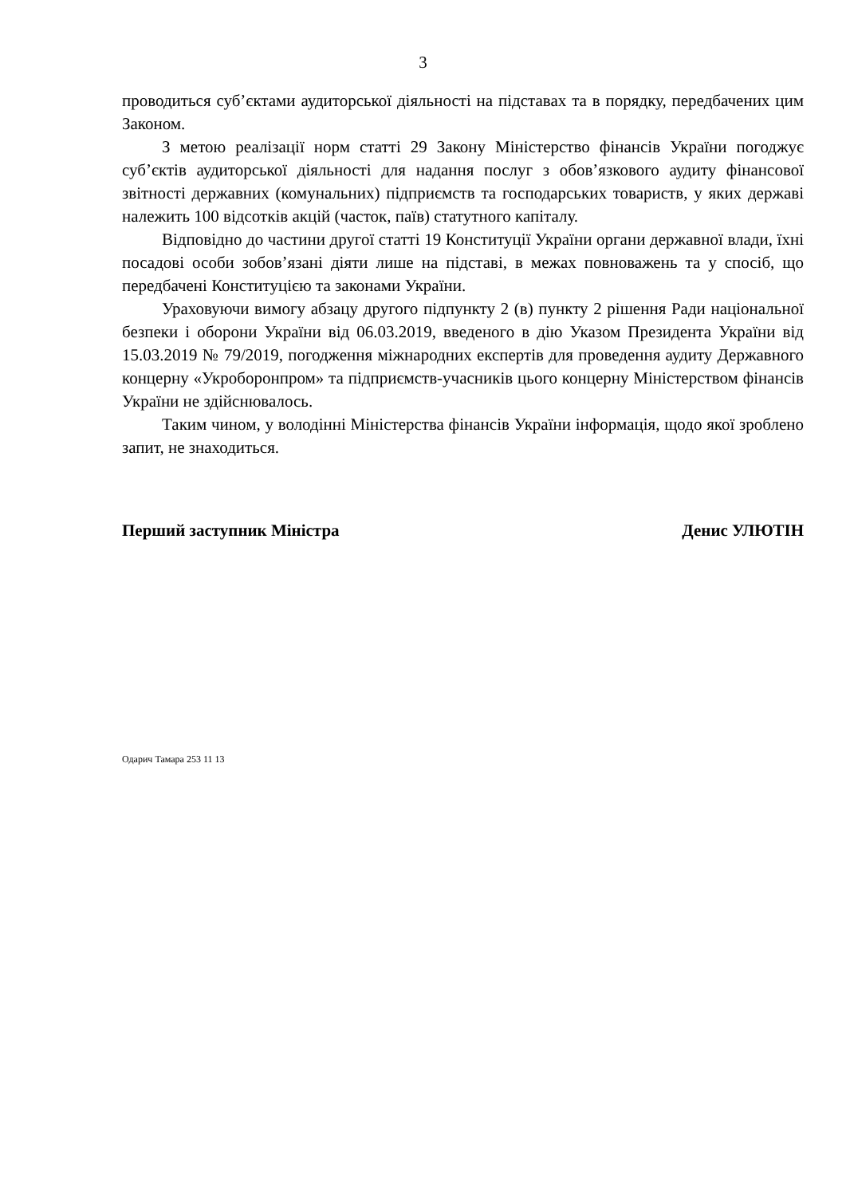3
проводиться суб’єктами аудиторської діяльності на підставах та в порядку, передбачених цим Законом.
З метою реалізації норм статті 29 Закону Міністерство фінансів України погоджує суб’єктів аудиторської діяльності для надання послуг з обов’язкового аудиту фінансової звітності державних (комунальних) підприємств та господарських товариств, у яких державі належить 100 відсотків акцій (часток, паїв) статутного капіталу.
Відповідно до частини другої статті 19 Конституції України органи державної влади, їхні посадові особи зобов’язані діяти лише на підставі, в межах повноважень та у спосіб, що передбачені Конституцією та законами України.
Ураховуючи вимогу абзацу другого підпункту 2 (в) пункту 2 рішення Ради національної безпеки і оборони України від 06.03.2019, введеного в дію Указом Президента України від 15.03.2019 № 79/2019, погодження міжнародних експертів для проведення аудиту Державного концерну «Укроборонпром» та підприємств-учасників цього концерну Міністерством фінансів України не здійснювалось.
Таким чином, у володінні Міністерства фінансів України інформація, щодо якої зроблено запит, не знаходиться.
Перший заступник Міністра Денис УЛЮТІН
Одарич Тамара 253 11 13